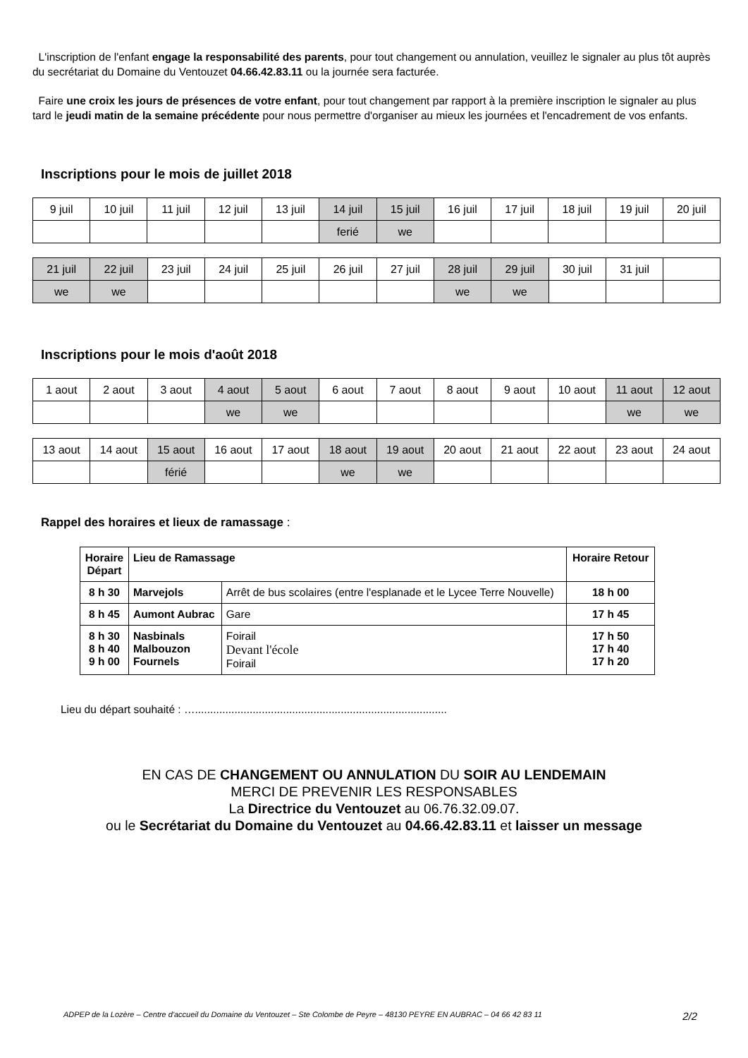L'inscription de l'enfant engage la responsabilité des parents, pour tout changement ou annulation, veuillez le signaler au plus tôt auprès du secrétariat du Domaine du Ventouzet 04.66.42.83.11 ou la journée sera facturée.
Faire une croix les jours de présences de votre enfant, pour tout changement par rapport à la première inscription le signaler au plus tard le jeudi matin de la semaine précédente pour nous permettre d'organiser au mieux les journées et l'encadrement de vos enfants.
Inscriptions pour le mois de juillet 2018
| 9 juil | 10 juil | 11 juil | 12 juil | 13 juil | 14 juil | 15 juil | 16 juil | 17 juil | 18 juil | 19 juil | 20 juil |
| | | | | | ferié | we | | | | | |
| 21 juil | 22 juil | 23 juil | 24 juil | 25 juil | 26 juil | 27 juil | 28 juil | 29 juil | 30 juil | 31 juil | |
| we | we | | | | | | we | we | | | |
Inscriptions pour le mois d'août 2018
| 1 aout | 2 aout | 3 aout | 4 aout | 5 aout | 6 aout | 7 aout | 8 aout | 9 aout | 10 aout | 11 aout | 12 aout |
| | | | we | we | | | | | | we | we |
| 13 aout | 14 aout | 15 aout | 16 aout | 17 aout | 18 aout | 19 aout | 20 aout | 21 aout | 22 aout | 23 aout | 24 aout |
| | | férié | | | we | we | | | | | |
Rappel des horaires et lieux de ramassage :
| Horaire Départ | Lieu de Ramassage | | Horaire Retour |
| --- | --- | --- | --- |
| 8 h 30 | Marvejols | Arrêt de bus scolaires (entre l'esplanade et le Lycee Terre Nouvelle) | 18 h 00 |
| 8 h 45 | Aumont Aubrac | Gare | 17 h 45 |
| 8 h 30 8 h 40 9 h 00 | Nasbinals Malbouzon Fournels | Foirail Devant l'école Foirail | 17 h 50 17 h 40 17 h 20 |
Lieu du départ souhaité : …...................................................................................
EN CAS DE CHANGEMENT OU ANNULATION DU SOIR AU LENDEMAIN
MERCI DE PREVENIR LES RESPONSABLES
La Directrice du Ventouzet au 06.76.32.09.07.
ou le Secrétariat du Domaine du Ventouzet au 04.66.42.83.11 et laisser un message
ADPEP de la Lozère – Centre d'accueil du Domaine du Ventouzet – Ste Colombe de Peyre – 48130 PEYRE EN AUBRAC – 04 66 42 83 11 2/2